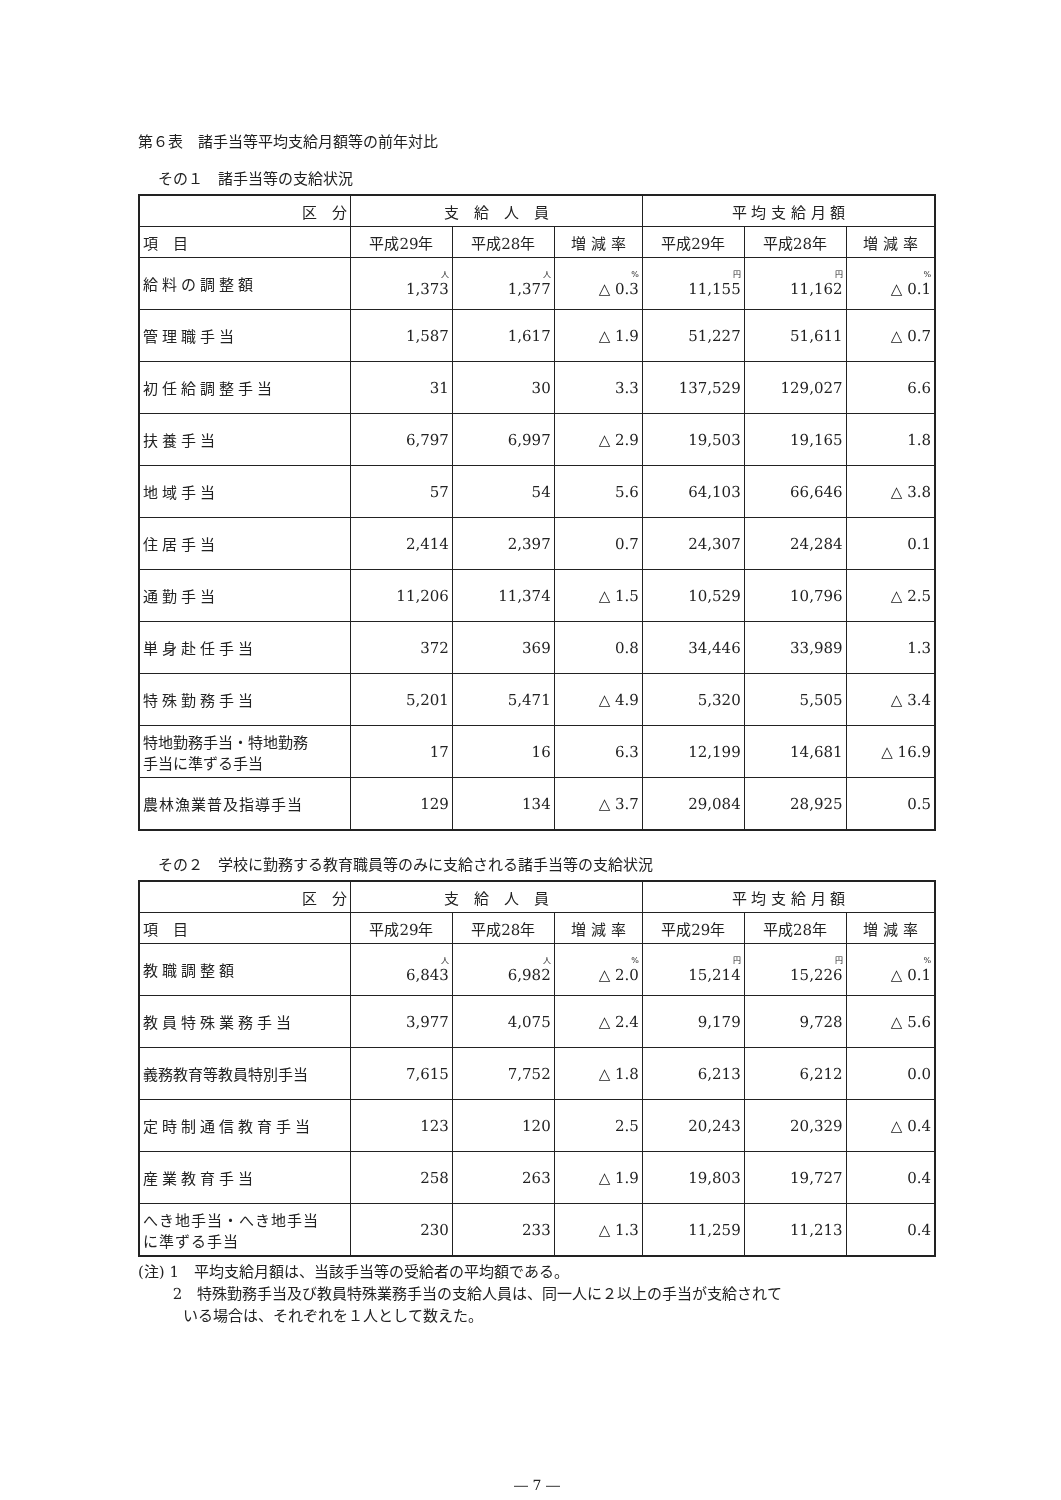第６表　諸手当等平均支給月額等の前年対比
その１　諸手当等の支給状況
| 区 分 | 支 給 人 員 | | | 平 均 支 給 月 額 | | |
| --- | --- | --- | --- | --- | --- | --- |
| 項 目 | 平成29年 | 平成28年 | 増 減 率 | 平成29年 | 平成28年 | 増 減 率 |
| 給料の調整額 | 人 1,373 | 人 1,377 | % △ 0.3 | 円 11,155 | 円 11,162 | % △ 0.1 |
| 管理職手当 | 1,587 | 1,617 | △ 1.9 | 51,227 | 51,611 | △ 0.7 |
| 初任給調整手当 | 31 | 30 | 3.3 | 137,529 | 129,027 | 6.6 |
| 扶養手当 | 6,797 | 6,997 | △ 2.9 | 19,503 | 19,165 | 1.8 |
| 地域手当 | 57 | 54 | 5.6 | 64,103 | 66,646 | △ 3.8 |
| 住居手当 | 2,414 | 2,397 | 0.7 | 24,307 | 24,284 | 0.1 |
| 通勤手当 | 11,206 | 11,374 | △ 1.5 | 10,529 | 10,796 | △ 2.5 |
| 単身赴任手当 | 372 | 369 | 0.8 | 34,446 | 33,989 | 1.3 |
| 特殊勤務手当 | 5,201 | 5,471 | △ 4.9 | 5,320 | 5,505 | △ 3.4 |
| 特地勤務手当・特地勤務 手当に準ずる手当 | 17 | 16 | 6.3 | 12,199 | 14,681 | △ 16.9 |
| 農林漁業普及指導手当 | 129 | 134 | △ 3.7 | 29,084 | 28,925 | 0.5 |
その２　学校に勤務する教育職員等のみに支給される諸手当等の支給状況
| 区 分 | 支 給 人 員 | | | 平 均 支 給 月 額 | | |
| --- | --- | --- | --- | --- | --- | --- |
| 項 目 | 平成29年 | 平成28年 | 増 減 率 | 平成29年 | 平成28年 | 増 減 率 |
| 教職調整額 | 人 6,843 | 人 6,982 | % △ 2.0 | 円 15,214 | 円 15,226 | % △ 0.1 |
| 教員特殊業務手当 | 3,977 | 4,075 | △ 2.4 | 9,179 | 9,728 | △ 5.6 |
| 義務教育等教員特別手当 | 7,615 | 7,752 | △ 1.8 | 6,213 | 6,212 | 0.0 |
| 定時制通信教育手当 | 123 | 120 | 2.5 | 20,243 | 20,329 | △ 0.4 |
| 産業教育手当 | 258 | 263 | △ 1.9 | 19,803 | 19,727 | 0.4 |
| へき地手当・へき地手当 に準ずる手当 | 230 | 233 | △ 1.3 | 11,259 | 11,213 | 0.4 |
(注) 1　平均支給月額は、当該手当等の受給者の平均額である。
　　 2　特殊勤務手当及び教員特殊業務手当の支給人員は、同一人に２以上の手当が支給されて
　　　いる場合は、それぞれを１人として数えた。
― 7 ―